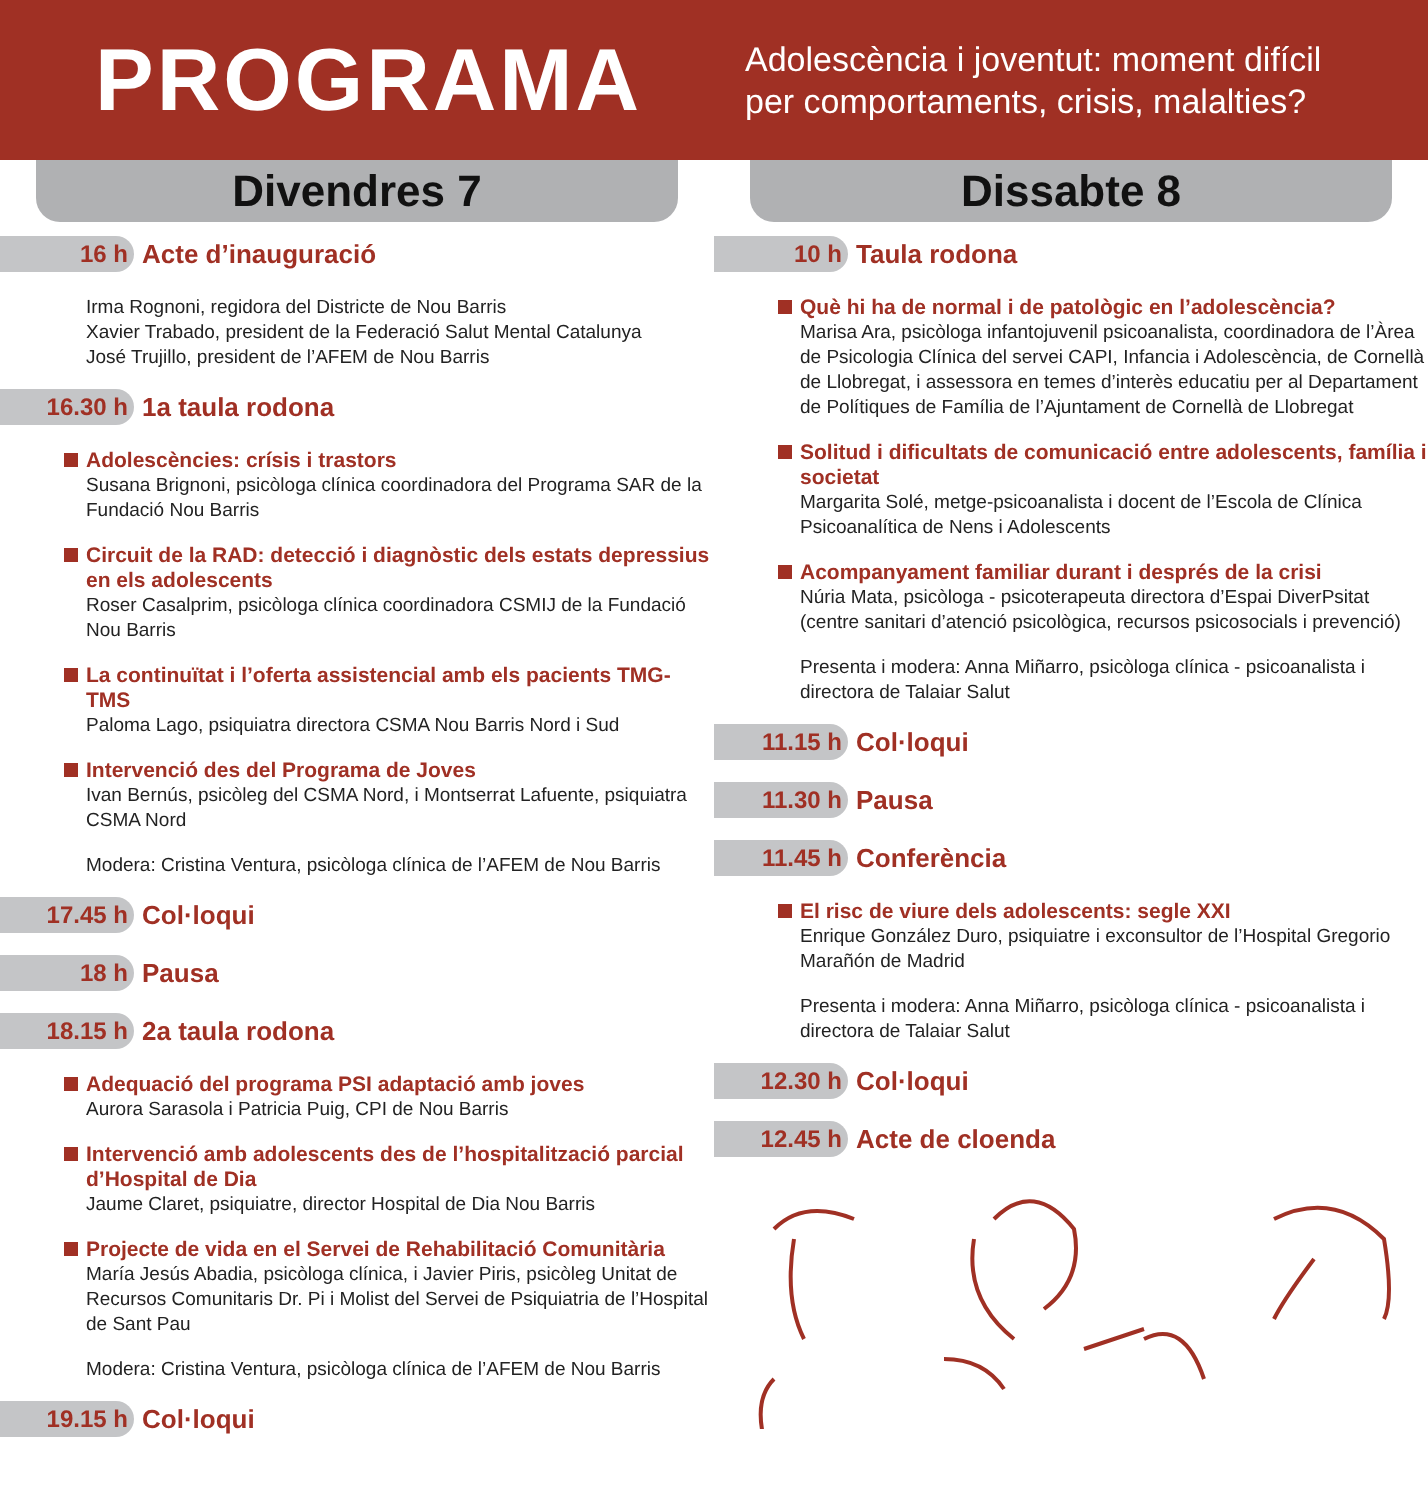PROGRAMA
Adolescència i joventut: moment difícil
per comportaments, crisis, malalties?
Divendres 7
16 h Acte d’inauguració
Irma Rognoni, regidora del Districte de Nou Barris
Xavier Trabado, president de la Federació Salut Mental Catalunya
José Trujillo, president de l’AFEM de Nou Barris
16.30 h 1a taula rodona
Adolescències: crísis i trastors
Susana Brignoni, psicòloga clínica coordinadora del Programa SAR de la Fundació Nou Barris
Circuit de la RAD: detecció i diagnòstic dels estats depressius en els adolescents
Roser Casalprim, psicòloga clínica coordinadora CSMIJ de la Fundació Nou Barris
La continuïtat i l’oferta assistencial amb els pacients TMG-TMS
Paloma Lago, psiquiatra directora CSMA Nou Barris Nord i Sud
Intervenció des del Programa de Joves
Ivan Bernús, psicòleg del CSMA Nord, i Montserrat Lafuente, psiquiatra CSMA Nord
Modera: Cristina Ventura, psicòloga clínica de l’AFEM de Nou Barris
17.45 h Col·loqui
18 h Pausa
18.15 h 2a taula rodona
Adequació del programa PSI adaptació amb joves
Aurora Sarasola i Patricia Puig, CPI de Nou Barris
Intervenció amb adolescents des de l’hospitalització parcial d’Hospital de Dia
Jaume Claret, psiquiatre, director Hospital de Dia Nou Barris
Projecte de vida en el Servei de Rehabilitació Comunitària
María Jesús Abadia, psicòloga clínica, i Javier Piris, psicòleg Unitat de Recursos Comunitaris Dr. Pi i Molist del Servei de Psiquiatria de l’Hospital de Sant Pau
Modera: Cristina Ventura, psicòloga clínica de l’AFEM de Nou Barris
19.15 h Col·loqui
Dissabte 8
10 h Taula rodona
Què hi ha de normal i de patològic en l’adolescència?
Marisa Ara, psicòloga infantojuvenil psicoanalista, coordinadora de l’Àrea de Psicologia Clínica del servei CAPI, Infancia i Adolescència, de Cornellà de Llobregat, i assessora en temes d’interès educatiu per al Departament de Polítiques de Família de l’Ajuntament de Cornellà de Llobregat
Solitud i dificultats de comunicació entre adolescents, família i societat
Margarita Solé, metge-psicoanalista i docent de l’Escola de Clínica Psicoanalítica de Nens i Adolescents
Acompanyament familiar durant i després de la crisi
Núria Mata, psicòloga - psicoterapeuta directora d’Espai DiverPsitat (centre sanitari d’atenció psicològica, recursos psicosocials i prevenció)
Presenta i modera: Anna Miñarro, psicòloga clínica - psicoanalista i directora de Talaiar Salut
11.15 h Col·loqui
11.30 h Pausa
11.45 h Conferència
El risc de viure dels adolescents: segle XXI
Enrique González Duro, psiquiatre i exconsultor de l’Hospital Gregorio Marañón de Madrid
Presenta i modera: Anna Miñarro, psicòloga clínica - psicoanalista i directora de Talaiar Salut
12.30 h Col·loqui
12.45 h Acte de cloenda